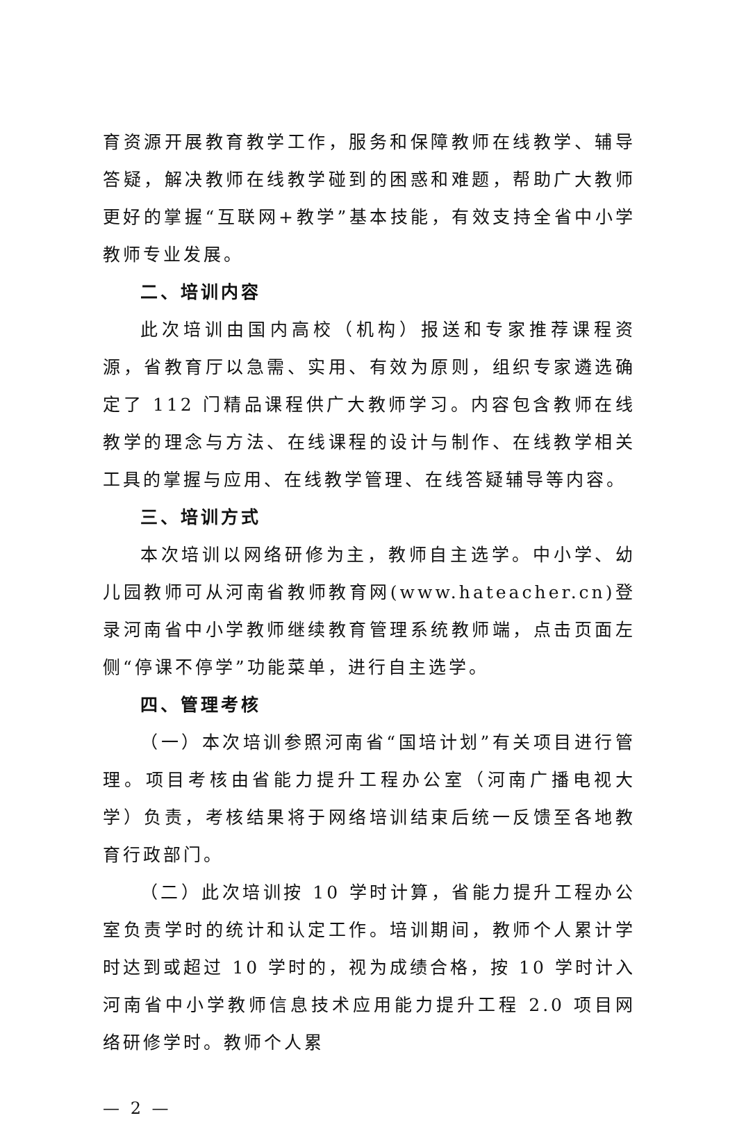育资源开展教育教学工作，服务和保障教师在线教学、辅导答疑，解决教师在线教学碰到的困惑和难题，帮助广大教师更好的掌握“互联网+教学”基本技能，有效支持全省中小学教师专业发展。
二、培训内容
此次培训由国内高校（机构）报送和专家推荐课程资源，省教育厅以急需、实用、有效为原则，组织专家遴选确定了 112 门精品课程供广大教师学习。内容包含教师在线教学的理念与方法、在线课程的设计与制作、在线教学相关工具的掌握与应用、在线教学管理、在线答疑辅导等内容。
三、培训方式
本次培训以网络研修为主，教师自主选学。中小学、幼儿园教师可从河南省教师教育网(www.hateacher.cn)登录河南省中小学教师继续教育管理系统教师端，点击页面左侧“停课不停学”功能菜单，进行自主选学。
四、管理考核
（一）本次培训参照河南省“国培计划”有关项目进行管理。项目考核由省能力提升工程办公室（河南广播电视大学）负责，考核结果将于网络培训结束后统一反馈至各地教育行政部门。
（二）此次培训按 10 学时计算，省能力提升工程办公室负责学时的统计和认定工作。培训期间，教师个人累计学时达到或超过 10 学时的，视为成绩合格，按 10 学时计入河南省中小学教师信息技术应用能力提升工程 2.0 项目网络研修学时。教师个人累
— 2 —